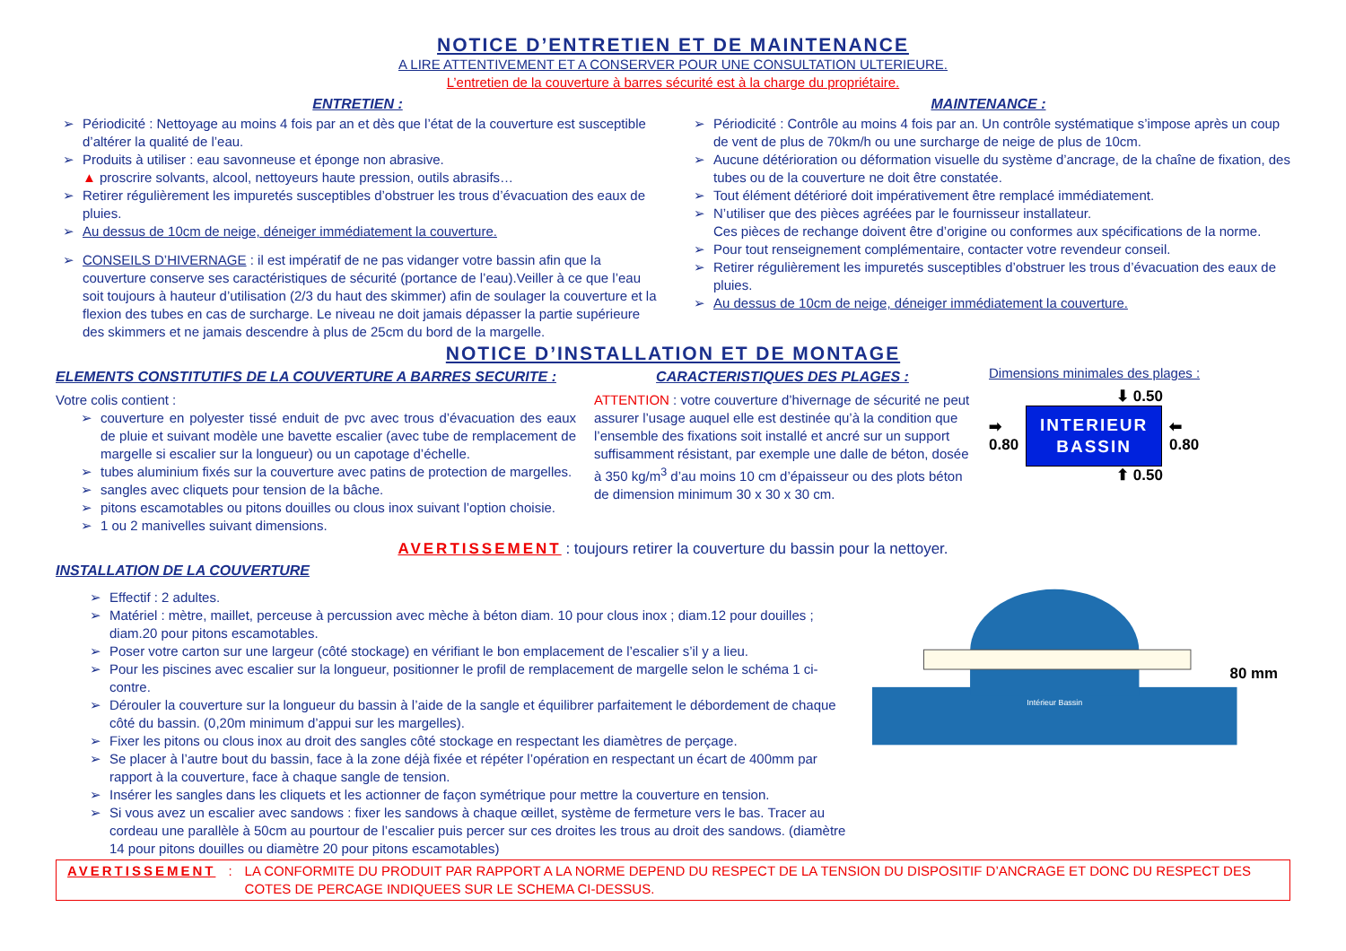NOTICE D’ENTRETIEN ET DE MAINTENANCE
A LIRE ATTENTIVEMENT ET A CONSERVER POUR UNE CONSULTATION ULTERIEURE.
L’entretien de la couverture à barres sécurité est à la charge du propriétaire.
ENTRETIEN :
➢ Périodicité : Nettoyage au moins 4 fois par an et dès que l’état de la couverture est susceptible d’altérer la qualité de l’eau.
➢ Produits à utiliser : eau savonneuse et éponge non abrasive.
▲ proscrire solvants, alcool, nettoyeurs haute pression, outils abrasifs…
➢ Retirer régulièrement les impuretés susceptibles d’obstruer les trous d’évacuation des eaux de pluies.
➢ Au dessus de 10cm de neige, déneiger immédiatement la couverture.
➢ CONSEILS D’HIVERNAGE : il est impératif de ne pas vidanger votre bassin afin que la couverture conserve ses caractéristiques de sécurité (portance de l’eau).Veiller à ce que l’eau soit toujours à hauteur d’utilisation (2/3 du haut des skimmer) afin de soulager la couverture et la flexion des tubes en cas de surcharge. Le niveau ne doit jamais dépasser la partie supérieure des skimmers et ne jamais descendre à plus de 25cm du bord de la margelle.
MAINTENANCE :
➢ Périodicité : Contrôle au moins 4 fois par an. Un contrôle systématique s’impose après un coup de vent de plus de 70km/h ou une surcharge de neige de plus de 10cm.
➢ Aucune détérioration ou déformation visuelle du système d’ancrage, de la chaîne de fixation, des tubes ou de la couverture ne doit être constatée.
➢ Tout élément détérioré doit impérativement être remplacé immédiatement.
➢ N’utiliser que des pièces agréées par le fournisseur installateur.
Ces pièces de rechange doivent être d’origine ou conformes aux spécifications de la norme.
➢ Pour tout renseignement complémentaire, contacter votre revendeur conseil.
➢ Retirer régulièrement les impuretés susceptibles d’obstruer les trous d’évacuation des eaux de pluies.
➢ Au dessus de 10cm de neige, déneiger immédiatement la couverture.
NOTICE D’INSTALLATION ET DE MONTAGE
ELEMENTS CONSTITUTIFS DE LA COUVERTURE A BARRES SECURITE :
Votre colis contient :
➢ couverture en polyester tissé enduit de pvc avec trous d’évacuation des eaux de pluie et suivant modèle une bavette escalier (avec tube de remplacement de margelle si escalier sur la longueur) ou un capotage d’échelle.
➢ tubes aluminium fixés sur la couverture avec patins de protection de margelles.
➢ sangles avec cliquets pour tension de la bâche.
➢ pitons escamotables ou pitons douilles ou clous inox suivant l’option choisie.
➢ 1 ou 2 manivelles suivant dimensions.
CARACTERISTIQUES DES PLAGES :
ATTENTION : votre couverture d’hivernage de sécurité ne peut assurer l’usage auquel elle est destinée qu’à la condition que l’ensemble des fixations soit installé et ancré sur un support suffisamment résistant, par exemple une dalle de béton, dosée à 350 kg/m<sup>3</sup> d’au moins 10 cm d’épaisseur ou des plots béton de dimension minimum 30 x 30 x 30 cm.
Dimensions minimales des plages :
⬇ 0.50
➡
0.80
INTERIEUR
BASSIN
⬅
0.80
⬆ 0.50
AVERTISSEMENT : toujours retirer la couverture du bassin pour la nettoyer.
INSTALLATION DE LA COUVERTURE
➢ Effectif : 2 adultes.
➢ Matériel : mètre, maillet, perceuse à percussion avec mèche à béton diam. 10 pour clous inox ; diam.12 pour douilles ; diam.20 pour pitons escamotables.
➢ Poser votre carton sur une largeur (côté stockage) en vérifiant le bon emplacement de l’escalier s’il y a lieu.
➢ Pour les piscines avec escalier sur la longueur, positionner le profil de remplacement de margelle selon le schéma 1 ci-contre.
➢ Dérouler la couverture sur la longueur du bassin à l’aide de la sangle et équilibrer parfaitement le débordement de chaque côté du bassin. (0,20m minimum d’appui sur les margelles).
➢ Fixer les pitons ou clous inox au droit des sangles côté stockage en respectant les diamètres de perçage.
➢ Se placer à l’autre bout du bassin, face à la zone déjà fixée et répéter l’opération en respectant un écart de 400mm par rapport à la couverture, face à chaque sangle de tension.
➢ Insérer les sangles dans les cliquets et les actionner de façon symétrique pour mettre la couverture en tension.
➢ Si vous avez un escalier avec sandows : fixer les sandows à chaque œillet, système de fermeture vers le bas. Tracer au cordeau une parallèle à 50cm au pourtour de l’escalier puis percer sur ces droites les trous au droit des sandows. (diamètre 14 pour pitons douilles ou diamètre 20 pour pitons escamotables)
Intérieur Bassin
80 mm
AVERTISSEMENT : LA CONFORMITE DU PRODUIT PAR RAPPORT A LA NORME DEPEND DU RESPECT DE LA TENSION DU DISPOSITIF D’ANCRAGE ET DONC DU RESPECT DES COTES DE PERCAGE INDIQUEES SUR LE SCHEMA CI-DESSUS.